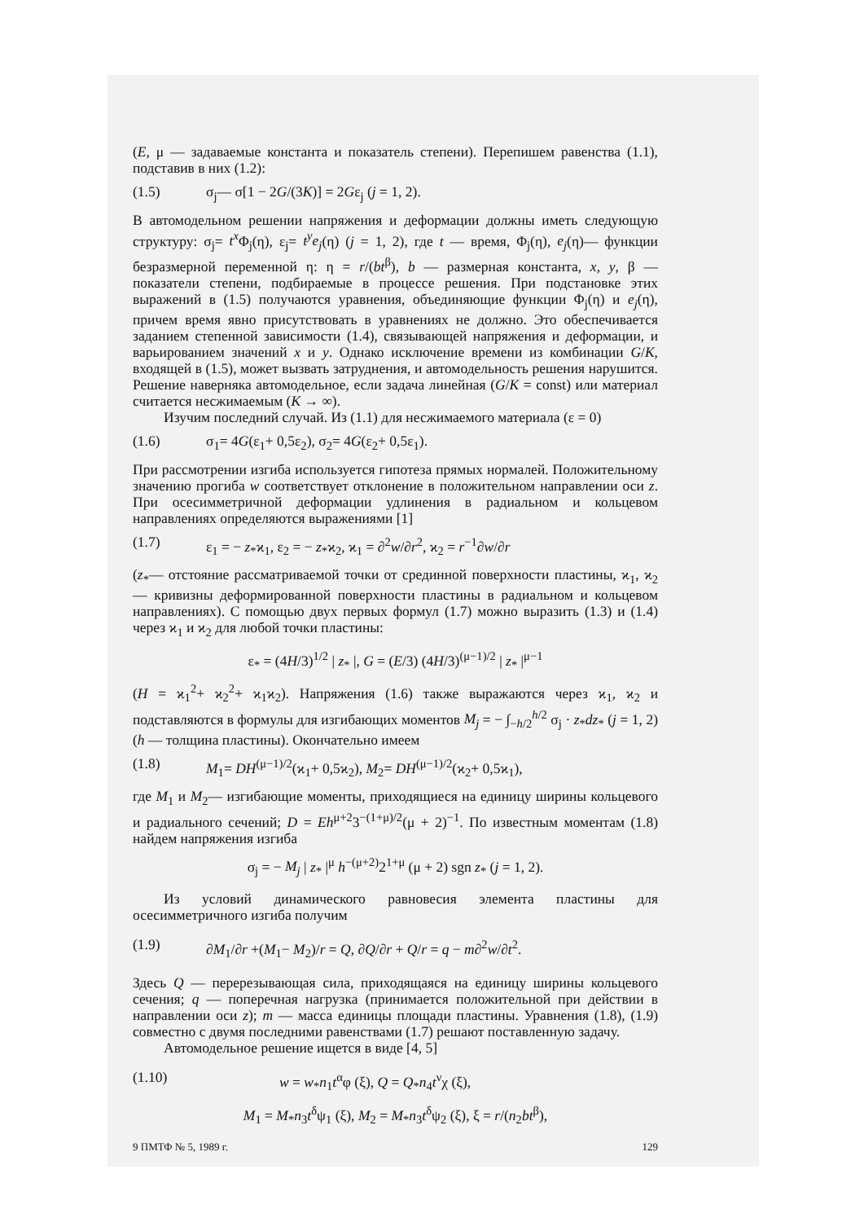(E, μ — задаваемые константа и показатель степени). Перепишем равенства (1.1), подставив в них (1.2):
(1.5) σ<sub>j</sub>— σ[1 − 2G/(3K)] = 2Gε<sub>j</sub> (j = 1, 2).
В автомодельном решении напряжения и деформации должны иметь следующую структуру: σ<sub>j</sub>= t<sup>x</sup> Φ<sub>j</sub>(η), ε<sub>j</sub>= t<sup>y</sup>e<sub>j</sub>(η) (j = 1, 2), где t — время, Φ<sub>j</sub>(η), e<sub>j</sub>(η)— функции безразмерной переменной η: η = r/(bt<sup>β</sup>), b — размерная константа, x, y, β — показатели степени, подбираемые в процессе решения. При подстановке этих выражений в (1.5) получаются уравнения, объединяющие функции Φ<sub>j</sub>(η) и e<sub>j</sub>(η), причем время явно присутствовать в уравнениях не должно. Это обеспечивается заданием степенной зависимости (1.4), связывающей напряжения и деформации, и варьированием значений x и y. Однако исключение времени из комбинации G/K, входящей в (1.5), может вызвать затруднения, и автомодельность решения нарушится. Решение наверняка автомодельное, если задача линейная (G/K = const) или материал считается несжимаемым (K → ∞).
Изучим последний случай. Из (1.1) для несжимаемого материала (ε = 0)
(1.6) σ<sub>1</sub>= 4G(ε<sub>1</sub>+ 0,5ε<sub>2</sub>), σ<sub>2</sub>= 4G(ε<sub>2</sub>+ 0,5ε<sub>1</sub>).
При рассмотрении изгиба используется гипотеза прямых нормалей. Положительному значению прогиба w соответствует отклонение в положительном направлении оси z. При осесимметричной деформации удлинения в радиальном и кольцевом направлениях определяются выражениями [1]
(1.7) ε<sub>1</sub> = − z<sub>*</sub>ϰ<sub>1</sub>, ε<sub>2</sub> = − z<sub>*</sub>ϰ<sub>2</sub>, ϰ<sub>1</sub> = ∂<sup>2</sup>w/∂r<sup>2</sup>, ϰ<sub>2</sub> = r<sup>−1</sup>∂w/∂r
(z<sub>*</sub>— отстояние рассматриваемой точки от срединной поверхности пластины, ϰ<sub>1</sub>, ϰ<sub>2</sub>— кривизны деформированной поверхности пластины в радиальном и кольцевом направлениях). С помощью двух первых формул (1.7) можно выразить (1.3) и (1.4) через ϰ<sub>1</sub> и ϰ<sub>2</sub> для любой точки пластины:
ε<sub>*</sub> = (4H/3)<sup>1/2</sup> | z<sub>*</sub> |, G = (E/3) (4H/3)<sup>(μ−1)/2</sup> | z<sub>*</sub> |<sup>μ−1</sup>
(H = ϰ<sub>1</sub><sup>2</sup>+ ϰ<sub>2</sub><sup>2</sup>+ ϰ<sub>1</sub>ϰ<sub>2</sub>). Напряжения (1.6) также выражаются через ϰ<sub>1</sub>, ϰ<sub>2</sub> и подставляются в формулы для изгибающих моментов M<sub>j</sub> = − ∫<sub>−h/2</sub><sup>h/2</sup> σ<sub>j</sub> · z<sub>*</sub>dz<sub>*</sub> (j = 1, 2) (h — толщина пластины). Окончательно имеем
(1.8) M<sub>1</sub>= DH<sup>(μ−1)/2</sup>(ϰ<sub>1</sub>+ 0,5ϰ<sub>2</sub>), M<sub>2</sub>= DH<sup>(μ−1)/2</sup>(ϰ<sub>2</sub>+ 0,5ϰ<sub>1</sub>),
где M<sub>1</sub> и M<sub>2</sub>— изгибающие моменты, приходящиеся на единицу ширины кольцевого и радиального сечений; D = Eh<sup>μ+2</sup>3<sup>−(1+μ)/2</sup>(μ + 2)<sup>−1</sup>. По известным моментам (1.8) найдем напряжения изгиба
σ<sub>j</sub> = − M<sub>j</sub> | z<sub>*</sub> |<sup>μ</sup> h<sup>−(μ+2)</sup>2<sup>1+μ</sup> (μ + 2) sgn z<sub>*</sub> (j = 1, 2).
Из условий динамического равновесия элемента пластины для осесимметричного изгиба получим
(1.9) ∂M<sub>1</sub>/∂r +(M<sub>1</sub>− M<sub>2</sub>)/r = Q, ∂Q/∂r + Q/r = q − m∂<sup>2</sup>w/∂t<sup>2</sup>.
Здесь Q — перерезывающая сила, приходящаяся на единицу ширины кольцевого сечения; q — поперечная нагрузка (принимается положительной при действии в направлении оси z); m — масса единицы площади пластины. Уравнения (1.8), (1.9) совместно с двумя последними равенствами (1.7) решают поставленную задачу.
Автомодельное решение ищется в виде [4, 5]
(1.10) w = w<sub>*</sub>n<sub>1</sub>t<sup>α</sup>φ (ξ), Q = Q<sub>*</sub>n<sub>4</sub>t<sup>ν</sup>χ (ξ),
M<sub>1</sub> = M<sub>*</sub>n<sub>3</sub>t<sup>δ</sup>ψ<sub>1</sub> (ξ), M<sub>2</sub> = M<sub>*</sub>n<sub>3</sub>t<sup>δ</sup>ψ<sub>2</sub> (ξ), ξ = r/(n<sub>2</sub>bt<sup>β</sup>),
9 ПМТФ № 5, 1989 г. 129